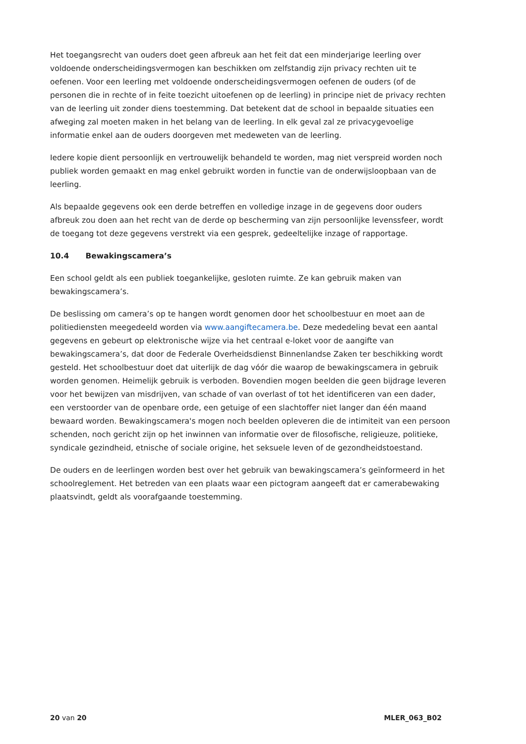Het toegangsrecht van ouders doet geen afbreuk aan het feit dat een minderjarige leerling over voldoende onderscheidingsvermogen kan beschikken om zelfstandig zijn privacy rechten uit te oefenen. Voor een leerling met voldoende onderscheidingsvermogen oefenen de ouders (of de personen die in rechte of in feite toezicht uitoefenen op de leerling) in principe niet de privacy rechten van de leerling uit zonder diens toestemming. Dat betekent dat de school in bepaalde situaties een afweging zal moeten maken in het belang van de leerling. In elk geval zal ze privacygevoelige informatie enkel aan de ouders doorgeven met medeweten van de leerling.
Iedere kopie dient persoonlijk en vertrouwelijk behandeld te worden, mag niet verspreid worden noch publiek worden gemaakt en mag enkel gebruikt worden in functie van de onderwijsloopbaan van de leerling.
Als bepaalde gegevens ook een derde betreffen en volledige inzage in de gegevens door ouders afbreuk zou doen aan het recht van de derde op bescherming van zijn persoonlijke levenssfeer, wordt de toegang tot deze gegevens verstrekt via een gesprek, gedeeltelijke inzage of rapportage.
10.4 Bewakingscamera’s
Een school geldt als een publiek toegankelijke, gesloten ruimte. Ze kan gebruik maken van bewakingscamera’s.
De beslissing om camera’s op te hangen wordt genomen door het schoolbestuur en moet aan de politiediensten meegedeeld worden via www.aangiftecamera.be. Deze mededeling bevat een aantal gegevens en gebeurt op elektronische wijze via het centraal e-loket voor de aangifte van bewakingscamera’s, dat door de Federale Overheidsdienst Binnenlandse Zaken ter beschikking wordt gesteld. Het schoolbestuur doet dat uiterlijk de dag vóór die waarop de bewakingscamera in gebruik worden genomen. Heimelijk gebruik is verboden. Bovendien mogen beelden die geen bijdrage leveren voor het bewijzen van misdrijven, van schade of van overlast of tot het identificeren van een dader, een verstoorder van de openbare orde, een getuige of een slachtoffer niet langer dan één maand bewaard worden. Bewakingscamera's mogen noch beelden opleveren die de intimiteit van een persoon schenden, noch gericht zijn op het inwinnen van informatie over de filosofische, religieuze, politieke, syndicale gezindheid, etnische of sociale origine, het seksuele leven of de gezondheidstoestand.
De ouders en de leerlingen worden best over het gebruik van bewakingscamera’s geïnformeerd in het schoolreglement. Het betreden van een plaats waar een pictogram aangeeft dat er camerabewaking plaatsvindt, geldt als voorafgaande toestemming.
20 van 20 MLER_063_B02